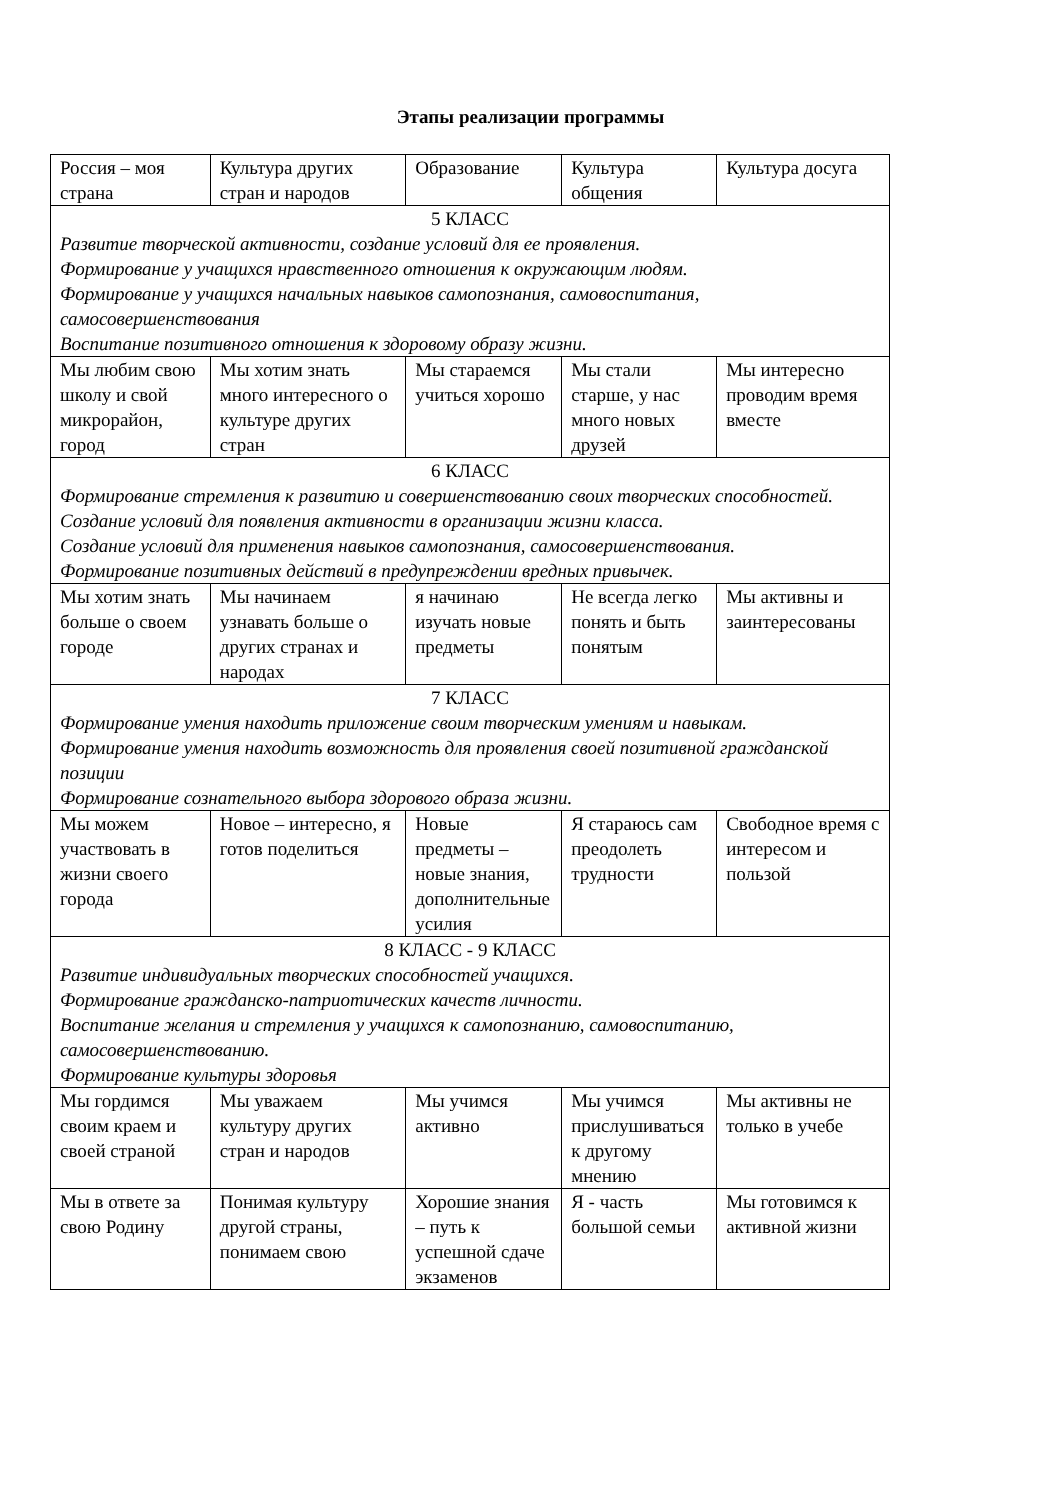Этапы реализации программы
| Россия – моя страна | Культура других стран и народов | Образование | Культура общения | Культура досуга |
| 5 КЛАСС Развитие творческой активности, создание условий для ее проявления. Формирование у учащихся нравственного отношения к окружающим людям. Формирование у учащихся начальных навыков самопознания, самовоспитания, самосовершенствования Воспитание позитивного отношения к здоровому образу жизни. | | | | |
| Мы любим свою школу и свой микрорайон, город | Мы хотим знать много интересного о культуре других стран | Мы стараемся учиться хорошо | Мы стали старше, у нас много новых друзей | Мы интересно проводим время вместе |
| 6 КЛАСС Формирование стремления к развитию и совершенствованию своих творческих способностей. Создание условий для появления активности в организации жизни класса. Создание условий для применения навыков самопознания, самосовершенствования. Формирование позитивных действий в предупреждении вредных привычек. | | | | |
| Мы хотим знать больше о своем городе | Мы начинаем узнавать больше о других странах и народах | я начинаю изучать новые предметы | Не всегда легко понять и быть понятым | Мы активны и заинтересованы |
| 7 КЛАСС Формирование умения находить приложение своим творческим умениям и навыкам. Формирование умения находить возможность для проявления своей позитивной гражданской позиции Формирование сознательного выбора здорового образа жизни. | | | | |
| Мы можем участвовать в жизни своего города | Новое – интересно, я готов поделиться | Новые предметы – новые знания, дополнительные усилия | Я стараюсь сам преодолеть трудности | Свободное время с интересом и пользой |
| 8 КЛАСС - 9 КЛАСС Развитие индивидуальных творческих способностей учащихся. Формирование гражданско-патриотических качеств личности. Воспитание желания и стремления у учащихся к самопознанию, самовоспитанию, самосовершенствованию. Формирование культуры здоровья | | | | |
| Мы гордимся своим краем и своей страной | Мы уважаем культуру других стран и народов | Мы учимся активно | Мы учимся прислушиваться к другому мнению | Мы активны не только в учебе |
| Мы в ответе за свою Родину | Понимая культуру другой страны, понимаем свою | Хорошие знания – путь к успешной сдаче экзаменов | Я - часть большой семьи | Мы готовимся к активной жизни |